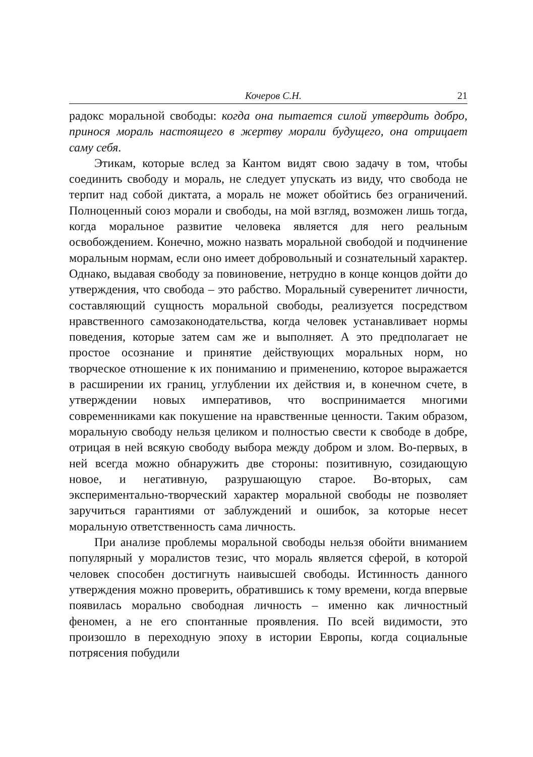Кочеров С.Н. 21
радокс моральной свободы: когда она пытается силой утвердить добро, принося мораль настоящего в жертву морали будущего, она отрицает саму себя.
Этикам, которые вслед за Кантом видят свою задачу в том, чтобы соединить свободу и мораль, не следует упускать из виду, что свобода не терпит над собой диктата, а мораль не может обойтись без ограничений. Полноценный союз морали и свободы, на мой взгляд, возможен лишь тогда, когда моральное развитие человека является для него реальным освобождением. Конечно, можно назвать моральной свободой и подчинение моральным нормам, если оно имеет добровольный и сознательный характер. Однако, выдавая свободу за повиновение, нетрудно в конце концов дойти до утверждения, что свобода – это рабство. Моральный суверенитет личности, составляющий сущность моральной свободы, реализуется посредством нравственного самозаконодательства, когда человек устанавливает нормы поведения, которые затем сам же и выполняет. А это предполагает не простое осознание и принятие действующих моральных норм, но творческое отношение к их пониманию и применению, которое выражается в расширении их границ, углублении их действия и, в конечном счете, в утверждении новых императивов, что воспринимается многими современниками как покушение на нравственные ценности. Таким образом, моральную свободу нельзя целиком и полностью свести к свободе в добре, отрицая в ней всякую свободу выбора между добром и злом. Во-первых, в ней всегда можно обнаружить две стороны: позитивную, созидающую новое, и негативную, разрушающую старое. Во-вторых, сам экспериментально-творческий характер моральной свободы не позволяет заручиться гарантиями от заблуждений и ошибок, за которые несет моральную ответственность сама личность.
При анализе проблемы моральной свободы нельзя обойти вниманием популярный у моралистов тезис, что мораль является сферой, в которой человек способен достигнуть наивысшей свободы. Истинность данного утверждения можно проверить, обратившись к тому времени, когда впервые появилась морально свободная личность – именно как личностный феномен, а не его спонтанные проявления. По всей видимости, это произошло в переходную эпоху в истории Европы, когда социальные потрясения побудили